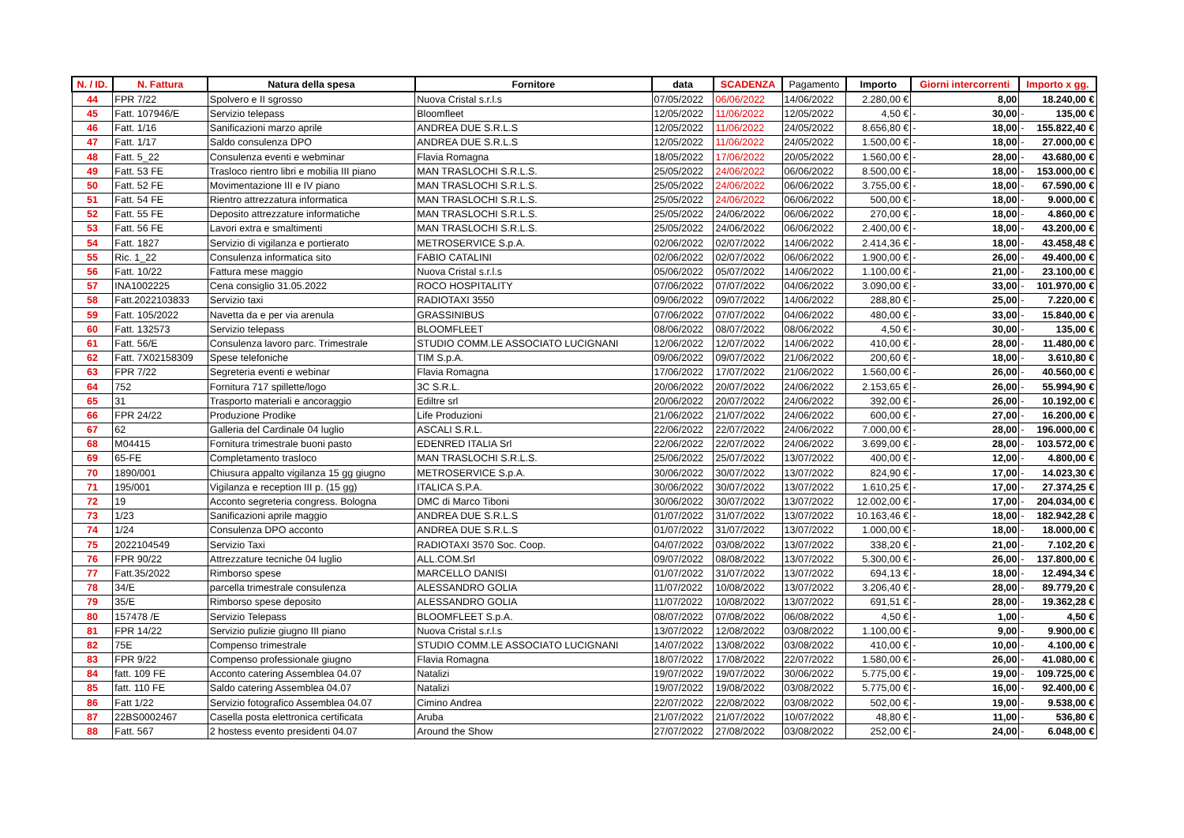| N. / ID. | N. Fattura | Natura della spesa | Fornitore | data | SCADENZA | Pagamento | Importo | Giorni intercorrenti | | Importo x gg. | |
| --- | --- | --- | --- | --- | --- | --- | --- | --- | --- | --- | --- |
| 44 | FPR 7/22 | Spolvero e II sgrosso | Nuova Cristal s.r.l.s | 07/05/2022 | 06/06/2022 | 14/06/2022 | 2.280,00 € | 8,00 | | 18.240,00 € | |
| 45 | Fatt. 107946/E | Servizio telepass | Bloomfleet | 12/05/2022 | 11/06/2022 | 12/05/2022 | 4,50 € | - | 30,00 | - | 135,00 € |
| 46 | Fatt. 1/16 | Sanificazioni marzo aprile | ANDREA DUE S.R.L.S | 12/05/2022 | 11/06/2022 | 24/05/2022 | 8.656,80 € | - | 18,00 | - | 155.822,40 € |
| 47 | Fatt. 1/17 | Saldo consulenza DPO | ANDREA DUE S.R.L.S | 12/05/2022 | 11/06/2022 | 24/05/2022 | 1.500,00 € | - | 18,00 | - | 27.000,00 € |
| 48 | Fatt. 5_22 | Consulenza eventi e webminar | Flavia Romagna | 18/05/2022 | 17/06/2022 | 20/05/2022 | 1.560,00 € | - | 28,00 | - | 43.680,00 € |
| 49 | Fatt. 53 FE | Trasloco rientro libri e mobilia III piano | MAN TRASLOCHI S.R.L.S. | 25/05/2022 | 24/06/2022 | 06/06/2022 | 8.500,00 € | - | 18,00 | - | 153.000,00 € |
| 50 | Fatt. 52 FE | Movimentazione III e IV piano | MAN TRASLOCHI S.R.L.S. | 25/05/2022 | 24/06/2022 | 06/06/2022 | 3.755,00 € | - | 18,00 | - | 67.590,00 € |
| 51 | Fatt. 54 FE | Rientro attrezzatura informatica | MAN TRASLOCHI S.R.L.S. | 25/05/2022 | 24/06/2022 | 06/06/2022 | 500,00 € | - | 18,00 | - | 9.000,00 € |
| 52 | Fatt. 55 FE | Deposito attrezzature informatiche | MAN TRASLOCHI S.R.L.S. | 25/05/2022 | 24/06/2022 | 06/06/2022 | 270,00 € | - | 18,00 | - | 4.860,00 € |
| 53 | Fatt. 56 FE | Lavori extra e smaltimenti | MAN TRASLOCHI S.R.L.S. | 25/05/2022 | 24/06/2022 | 06/06/2022 | 2.400,00 € | - | 18,00 | - | 43.200,00 € |
| 54 | Fatt. 1827 | Servizio di vigilanza e portierato | METROSERVICE S.p.A. | 02/06/2022 | 02/07/2022 | 14/06/2022 | 2.414,36 € | - | 18,00 | - | 43.458,48 € |
| 55 | Ric. 1_22 | Consulenza informatica sito | FABIO CATALINI | 02/06/2022 | 02/07/2022 | 06/06/2022 | 1.900,00 € | - | 26,00 | - | 49.400,00 € |
| 56 | Fatt. 10/22 | Fattura mese maggio | Nuova Cristal s.r.l.s | 05/06/2022 | 05/07/2022 | 14/06/2022 | 1.100,00 € | - | 21,00 | - | 23.100,00 € |
| 57 | INA1002225 | Cena consiglio 31.05.2022 | ROCO HOSPITALITY | 07/06/2022 | 07/07/2022 | 04/06/2022 | 3.090,00 € | - | 33,00 | - | 101.970,00 € |
| 58 | Fatt.2022103833 | Servizio taxi | RADIOTAXI 3550 | 09/06/2022 | 09/07/2022 | 14/06/2022 | 288,80 € | - | 25,00 | - | 7.220,00 € |
| 59 | Fatt. 105/2022 | Navetta da e per via arenula | GRASSINIBUS | 07/06/2022 | 07/07/2022 | 04/06/2022 | 480,00 € | - | 33,00 | - | 15.840,00 € |
| 60 | Fatt. 132573 | Servizio telepass | BLOOMFLEET | 08/06/2022 | 08/07/2022 | 08/06/2022 | 4,50 € | - | 30,00 | - | 135,00 € |
| 61 | Fatt. 56/E | Consulenza lavoro parc. Trimestrale | STUDIO COMM.LE ASSOCIATO LUCIGNANI | 12/06/2022 | 12/07/2022 | 14/06/2022 | 410,00 € | - | 28,00 | - | 11.480,00 € |
| 62 | Fatt. 7X02158309 | Spese telefoniche | TIM S.p.A. | 09/06/2022 | 09/07/2022 | 21/06/2022 | 200,60 € | - | 18,00 | - | 3.610,80 € |
| 63 | FPR 7/22 | Segreteria eventi e webinar | Flavia Romagna | 17/06/2022 | 17/07/2022 | 21/06/2022 | 1.560,00 € | - | 26,00 | - | 40.560,00 € |
| 64 | 752 | Fornitura 717 spillette/logo | 3C S.R.L. | 20/06/2022 | 20/07/2022 | 24/06/2022 | 2.153,65 € | - | 26,00 | - | 55.994,90 € |
| 65 | 31 | Trasporto materiali e ancoraggio | Ediltre srl | 20/06/2022 | 20/07/2022 | 24/06/2022 | 392,00 € | - | 26,00 | - | 10.192,00 € |
| 66 | FPR 24/22 | Produzione Prodike | Life Produzioni | 21/06/2022 | 21/07/2022 | 24/06/2022 | 600,00 € | - | 27,00 | - | 16.200,00 € |
| 67 | 62 | Galleria del Cardinale 04 luglio | ASCALI S.R.L. | 22/06/2022 | 22/07/2022 | 24/06/2022 | 7.000,00 € | - | 28,00 | - | 196.000,00 € |
| 68 | M04415 | Fornitura trimestrale buoni pasto | EDENRED ITALIA Srl | 22/06/2022 | 22/07/2022 | 24/06/2022 | 3.699,00 € | - | 28,00 | - | 103.572,00 € |
| 69 | 65-FE | Completamento trasloco | MAN TRASLOCHI S.R.L.S. | 25/06/2022 | 25/07/2022 | 13/07/2022 | 400,00 € | - | 12,00 | - | 4.800,00 € |
| 70 | 1890/001 | Chiusura appalto vigilanza 15 gg giugno | METROSERVICE S.p.A. | 30/06/2022 | 30/07/2022 | 13/07/2022 | 824,90 € | - | 17,00 | - | 14.023,30 € |
| 71 | 195/001 | Vigilanza e reception III p. (15 gg) | ITALICA S.P.A. | 30/06/2022 | 30/07/2022 | 13/07/2022 | 1.610,25 € | - | 17,00 | - | 27.374,25 € |
| 72 | 19 | Acconto segreteria congress. Bologna | DMC di Marco Tiboni | 30/06/2022 | 30/07/2022 | 13/07/2022 | 12.002,00 € | - | 17,00 | - | 204.034,00 € |
| 73 | 1/23 | Sanificazioni aprile maggio | ANDREA DUE S.R.L.S | 01/07/2022 | 31/07/2022 | 13/07/2022 | 10.163,46 € | - | 18,00 | - | 182.942,28 € |
| 74 | 1/24 | Consulenza DPO acconto | ANDREA DUE S.R.L.S | 01/07/2022 | 31/07/2022 | 13/07/2022 | 1.000,00 € | - | 18,00 | - | 18.000,00 € |
| 75 | 2022104549 | Servizio Taxi | RADIOTAXI 3570 Soc. Coop. | 04/07/2022 | 03/08/2022 | 13/07/2022 | 338,20 € | - | 21,00 | - | 7.102,20 € |
| 76 | FPR 90/22 | Attrezzature tecniche 04 luglio | ALL.COM.Srl | 09/07/2022 | 08/08/2022 | 13/07/2022 | 5.300,00 € | - | 26,00 | - | 137.800,00 € |
| 77 | Fatt.35/2022 | Rimborso spese | MARCELLO DANISI | 01/07/2022 | 31/07/2022 | 13/07/2022 | 694,13 € | - | 18,00 | - | 12.494,34 € |
| 78 | 34/E | parcella trimestrale consulenza | ALESSANDRO GOLIA | 11/07/2022 | 10/08/2022 | 13/07/2022 | 3.206,40 € | - | 28,00 | - | 89.779,20 € |
| 79 | 35/E | Rimborso spese deposito | ALESSANDRO GOLIA | 11/07/2022 | 10/08/2022 | 13/07/2022 | 691,51 € | - | 28,00 | - | 19.362,28 € |
| 80 | 157478 /E | Servizio Telepass | BLOOMFLEET S.p.A. | 08/07/2022 | 07/08/2022 | 06/08/2022 | 4,50 € | - | 1,00 | - | 4,50 € |
| 81 | FPR 14/22 | Servizio pulizie giugno III piano | Nuova Cristal s.r.l.s | 13/07/2022 | 12/08/2022 | 03/08/2022 | 1.100,00 € | - | 9,00 | - | 9.900,00 € |
| 82 | 75E | Compenso trimestrale | STUDIO COMM.LE ASSOCIATO LUCIGNANI | 14/07/2022 | 13/08/2022 | 03/08/2022 | 410,00 € | - | 10,00 | - | 4.100,00 € |
| 83 | FPR 9/22 | Compenso professionale giugno | Flavia Romagna | 18/07/2022 | 17/08/2022 | 22/07/2022 | 1.580,00 € | - | 26,00 | - | 41.080,00 € |
| 84 | fatt. 109 FE | Acconto catering Assemblea 04.07 | Natalizi | 19/07/2022 | 19/07/2022 | 30/06/2022 | 5.775,00 € | - | 19,00 | - | 109.725,00 € |
| 85 | fatt. 110 FE | Saldo catering Assemblea 04.07 | Natalizi | 19/07/2022 | 19/08/2022 | 03/08/2022 | 5.775,00 € | - | 16,00 | - | 92.400,00 € |
| 86 | Fatt 1/22 | Servizio fotografico Assemblea 04.07 | Cimino Andrea | 22/07/2022 | 22/08/2022 | 03/08/2022 | 502,00 € | - | 19,00 | - | 9.538,00 € |
| 87 | 22BS0002467 | Casella posta elettronica certificata | Aruba | 21/07/2022 | 21/07/2022 | 10/07/2022 | 48,80 € | - | 11,00 | - | 536,80 € |
| 88 | Fatt. 567 | 2 hostess evento presidenti 04.07 | Around the Show | 27/07/2022 | 27/08/2022 | 03/08/2022 | 252,00 € | - | 24,00 | - | 6.048,00 € |